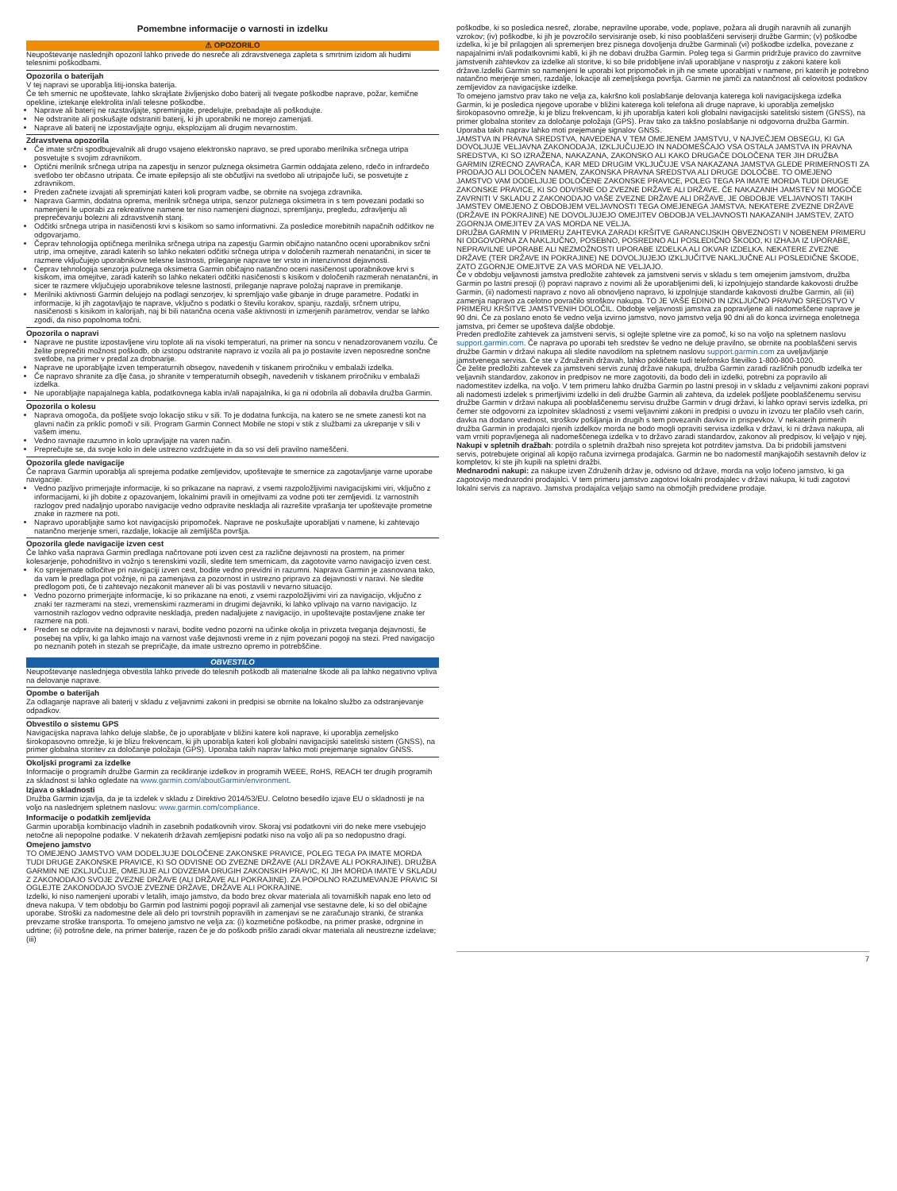Pomembne informacije o varnosti in izdelku
⚠ OPOZORILO
Neupoštevanje naslednjih opozoril lahko privede do nesreče ali zdravstvenega zapleta s smrtnim izidom ali hudimi telesnimi poškodbami.
Opozorila o baterijah
V tej napravi se uporablja litij-ionska baterija.
Če teh smernic ne upoštevate, lahko skrajšate življenjsko dobo baterij ali tvegate poškodbe naprave, požar, kemične opekline, iztekanje elektrolita in/ali telesne poškodbe.
Naprave ali baterij ne razstavljajte, spreminjajte, predelujte, prebadajte ali poškodujte.
Ne odstranite ali poskušajte odstraniti baterij, ki jih uporabniki ne morejo zamenjati.
Naprave ali baterij ne izpostavljajte ognju, eksplozijam ali drugim nevarnostim.
Zdravstvena opozorila
Če imate srčni spodbujevalnik ali drugo vsajeno elektronsko napravo, se pred uporabo merilnika srčnega utripa posvetujte s svojim zdravnikom.
Optični merilnik srčnega utripa na zapestju in senzor pulznega oksimetra Garmin oddajata zeleno, rdečo in infrardečo svetlobo ter občasno utripata. Če imate epilepsijo ali ste občutljivi na svetlobo ali utripajoče luči, se posvetujte z zdravnikom.
Preden začnete izvajati ali spreminjati kateri koli program vadbe, se obrnite na svojega zdravnika.
Naprava Garmin, dodatna oprema, merilnik srčnega utripa, senzor pulznega oksimetra in s tem povezani podatki so namenjeni le uporabi za rekreativne namene ter niso namenjeni diagnozi, spremljanju, pregledu, zdravljenju ali preprečevanju bolezni ali zdravstvenih stanj.
Odčitki srčnega utripa in nasičenosti krvi s kisikom so samo informativni. Za posledice morebitnih napačnih odčitkov ne odgovarjamo.
Čeprav tehnologija optičnega merilnika srčnega utripa na zapestju Garmin običajno natančno oceni uporabnikov srčni utrip, ima omejitve, zaradi katerih so lahko nekateri odčitki srčnega utripa v določenih razmerah nenatančni, in sicer te razmere vključujejo uporabnikove telesne lastnosti, prileganje naprave ter vrsto in intenzivnost dejavnosti.
Čeprav tehnologija senzorja pulznega oksimetra Garmin običajno natančno oceni nasičenost uporabnikove krvi s kisikom, ima omejitve, zaradi katerih so lahko nekateri odčitki nasičenosti s kisikom v določenih razmerah nenatančni, in sicer te razmere vključujejo uporabnikove telesne lastnosti, prileganje naprave položaj naprave in premikanje.
Merilniki aktivnosti Garmin delujejo na podlagi senzorjev, ki spremljajo vaše gibanje in druge parametre. Podatki in informacije, ki jih zagotavljajo te naprave, vključno s podatki o številu korakov, spanju, razdalji, srčnem utripu, nasičenosti s kisikom in kalorijah, naj bi bili natančna ocena vaše aktivnosti in izmerjenih parametrov, vendar se lahko zgodi, da niso popolnoma točni.
Opozorila o napravi
Naprave ne pustite izpostavljene viru toplote ali na visoki temperaturi, na primer na soncu v nenadzorovanem vozilu. Če želite preprečiti možnost poškodb, ob izstopu odstranite napravo iz vozila ali pa jo postavite izven neposredne sončne svetlobe, na primer v predal za drobnarije.
Naprave ne uporabljajte izven temperaturnih obsegov, navedenih v tiskanem priročniku v embalaži izdelka.
Če napravo shranite za dlje časa, jo shranite v temperaturnih obsegih, navedenih v tiskanem priročniku v embalaži izdelka.
Ne uporabljajte napajalnega kabla, podatkovnega kabla in/ali napajalnika, ki ga ni odobrila ali dobavila družba Garmin.
Opozorila o kolesu
Naprava omogoča, da pošljete svojo lokacijo stiku v sili. To je dodatna funkcija, na katero se ne smete zanesti kot na glavni način za priklic pomoči v sili. Program Garmin Connect Mobile ne stopi v stik z službami za ukrepanje v sili v vašem imenu.
Vedno ravnajte razumno in kolo upravljajte na varen način.
Preprečujte se, da svoje kolo in dele ustrezno vzdržujete in da so vsi deli pravilno nameščeni.
Opozorila glede navigacije
Če naprava Garmin uporablja ali sprejema podatke zemljevidov, upoštevajte te smernice za zagotavljanje varne uporabe navigacije.
Vedno pazljivo primerjajte informacije, ki so prikazane na napravi, z vsemi razpoložljivimi navigacijskimi viri, vključno z informacijami, ki jih dobite z opazovanjem, lokalnimi pravili in omejitvami za vodne poti ter zemljevidi. Iz varnostnih razlogov pred nadaljnjo uporabo navigacije vedno odpravite neskladja ali razrešite vprašanja ter upoštevajte prometne znake in razmere na poti.
Napravo uporabljajte samo kot navigacijski pripomoček. Naprave ne poskušajte uporabljati v namene, ki zahtevajo natančno merjenje smeri, razdalje, lokacije ali zemljišča površja.
Opozorila glede navigacije izven cest
Če lahko vaša naprava Garmin predlaga načrtovane poti izven cest za različne dejavnosti na prostem, na primer kolesarjenje, pohodništvo in vožnjo s terenskimi vozili, sledite tem smernicam, da zagotovite varno navigacijo izven cest.
Ko sprejemate odločitve pri navigaciji izven cest, bodite vedno previdni in razumni. Naprava Garmin je zasnovana tako, da vam le predlaga pot vožnje, ni pa zamenjava za pozornost in ustrezno pripravo za dejavnosti v naravi. Ne sledite predlogom poti, če ti zahtevajo nezakonit manever ali bi vas postavili v nevarno situacijo.
Vedno pozorno primerjajte informacije, ki so prikazane na enoti, z vsemi razpoložljivimi viri za navigacijo, vključno z znaki ter razmerami na stezi, vremenskimi razmerami in drugimi dejavniki, ki lahko vplivajo na varno navigacijo. Iz varnostnih razlogov vedno odpravite neskladja, preden nadaljujete z navigacijo, in upoštevajte postavljene znake ter razmere na poti.
Preden se odpravite na dejavnosti v naravi, bodite vedno pozorni na učinke okolja in privzeta tveganja dejavnosti, še posebej na vpliv, ki ga lahko imajo na varnost vaše dejavnosti vreme in z njim povezani pogoji na stezi. Pred navigacijo po neznanih poteh in stezah se prepričajte, da imate ustrezno opremo in potrebščine.
OBVESTILO
Neupoštevanje naslednjega obvestila lahko privede do telesnih poškodb ali materialne škode ali pa lahko negativno vpliva na delovanje naprave.
Opombe o baterijah
Za odlaganje naprave ali baterij v skladu z veljavnimi zakoni in predpisi se obrnite na lokalno službo za odstranjevanje odpadkov.
Obvestilo o sistemu GPS
Navigacijska naprava lahko deluje slabše, če jo uporabljate v bližini katere koli naprave, ki uporablja zemeljsko širokopasovno omrežje, ki je blizu frekvencam, ki jih uporablja kateri koli globalni navigacijski satelitski sistem (GNSS), na primer globalna storitev za določanje položaja (GPS). Uporaba takih naprav lahko moti prejemanje signalov GNSS.
Okoljski programi za izdelke
Informacije o programih družbe Garmin za recikliranje izdelkov in programih WEEE, RoHS, REACH ter drugih programih za skladnost si lahko ogledate na www.garmin.com/aboutGarmin/environment.
Izjava o skladnosti
Družba Garmin izjavlja, da je ta izdelek v skladu z Direktivo 2014/53/EU. Celotno besedilo izjave EU o skladnosti je na voljo na naslednjem spletnem naslovu: www.garmin.com/compliance.
Informacije o podatkih zemljevida
Garmin uporablja kombinacijo vladnih in zasebnih podatkovnih virov. Skoraj vsi podatkovni viri do neke mere vsebujejo netočne ali nepopolne podatke. V nekaterih državah zemljepisni podatki niso na voljo ali pa so nedopustno dragi.
Omejeno jamstvo
TO OMEJENO JAMSTVO VAM DODELJUJE DOLOČENE ZAKONSKE PRAVICE, POLEG TEGA PA IMATE MORDA TUDI DRUGE ZAKONSKE PRAVICE, KI SO ODVISNE OD ZVEZNE DRŽAVE (ALI DRŽAVE ALI POKRAJINE). DRUŽBA GARMIN NE IZKLJUČUJE, OMEJUJE ALI ODVZEMA DRUGIH ZAKONSKIH PRAVIC, KI JIH MORDA IMATE V SKLADU Z ZAKONODAJO SVOJE ZVEZNE DRŽAVE (ALI DRŽAVE ALI POKRAJINE). ZA POPOLNO RAZUMEVANJE PRAVIC SI OGLEJTE ZAKONODAJO SVOJE ZVEZNE DRŽAVE, DRŽAVE ALI POKRAJINE.
Izdelki, ki niso namenjeni uporabi v letalih, imajo jamstvo, da bodo brez okvar materiala ali tovarniških napak eno leto od dneva nakupa. V tem obdobju bo Garmin pod lastnimi pogoji popravil ali zamenjal vse sestavne dele, ki so del običajne uporabe. Stroški za nadomestne dele ali delo pri tovrstnih popravilih in zamenjavi se ne zaračunajo stranki, če stranka prevzame stroške transporta. To omejeno jamstvo ne velja za: (i) kozmetične poškodbe, na primer praske, odrgnine in udrtine; (ii) potrošne dele, na primer baterije, razen če je do poškodb prišlo zaradi okvar materiala ali neustrezne izdelave; (iii)
poškodbe, ki so posledica nesreč, zlorabe, nepravilne uporabe, vode, poplave, požara ali drugih naravnih ali zunanjih vzrokov; (iv) poškodbe, ki jih je povzročilo servisiranje oseb, ki niso pooblaščeni serviserji družbe Garmin; (v) poškodbe izdelka, ki je bil prilagojen ali spremenjen brez pisnega dovoljenja družbe Garminali (vi) poškodbe izdelka, povezane z napajalnimi in/ali podatkovnimi kabli, ki jih ne dobavi družba Garmin. Poleg tega si Garmin pridržuje pravico do zavrnitve jamstvenih zahtevkov za izdelke ali storitve, ki so bile pridobljene in/ali uporabljane v nasprotju z zakoni katere koli države.Izdelki Garmin so namenjeni le uporabi kot pripomoček in jih ne smete uporabljati v namene, pri katerih je potrebno natančno merjenje smeri, razdalje, lokacije ali zemeljskega površja. Garmin ne jamči za natančnost ali celovitost podatkov zemljevidov za navigacijske izdelke.
To omejeno jamstvo prav tako ne velja za, kakršno koli poslabšanje delovanja katerega koli navigacijskega izdelka Garmin, ki je posledica njegove uporabe v bližini katerega koli telefona ali druge naprave, ki uporablja zemeljsko širokopasovno omrežje, ki je blizu frekvencam, ki jih uporablja kateri koli globalni navigacijski satelitski sistem (GNSS), na primer globalna storitev za določanje položaja (GPS). Prav tako za takšno poslabšanje ni odgovorna družba Garmin. Uporaba takih naprav lahko moti prejemanje signalov GNSS.
JAMSTVA IN PRAVNA SREDSTVA, NAVEDENA V TEM OMEJENEM JAMSTVU, V NAJVEČJEM OBSEGU, KI GA DOVOLJUJE VELJAVNA ZAKONODAJA, IZKLJUČUJEJO IN NADOMEŠČAJO VSA OSTALA JAMSTVA IN PRAVNA SREDSTVA, KI SO IZRAŽENA, NAKAZANA, ZAKONSKO ALI KAKO DRUGAČE DOLOČENA TER JIH DRUŽBA GARMIN IZRECNO ZAVRAČA, KAR MED DRUGIM VKLJUČUJE VSA NAKAZANA JAMSTVA GLEDE PRIMERNOSTI ZA PRODAJO ALI DOLOČEN NAMEN, ZAKONSKA PRAVNA SREDSTVA ALI DRUGE DOLOČBE. TO OMEJENO JAMSTVO VAM DODELJUJE DOLOČENE ZAKONSKE PRAVICE, POLEG TEGA PA IMATE MORDA TUDI DRUGE ZAKONSKE PRAVICE, KI SO ODVISNE OD ZVEZNE DRŽAVE ALI DRŽAVE. ČE NAKAZANIH JAMSTEV NI MOGOČE ZAVRNITI V SKLADU Z ZAKONODAJO VAŠE ZVEZNE DRŽAVE ALI DRŽAVE, JE OBDOBJE VELJAVNOSTI TAKIH JAMSTEV OMEJENO Z OBDOBJEM VELJAVNOSTI TEGA OMEJENEGA JAMSTVA. NEKATERE ZVEZNE DRŽAVE (DRŽAVE IN POKRAJINE) NE DOVOLJUJEJO OMEJITEV OBDOBJA VELJAVNOSTI NAKAZANIH JAMSTEV, ZATO ZGORNJA OMEJITEV ZA VAS MORDA NE VELJA.
DRUŽBA GARMIN V PRIMERU ZAHTEVKA ZARADI KRŠITVE GARANCIJSKIH OBVEZNOSTI V NOBENEM PRIMERU NI ODGOVORNA ZA NAKLJUČNO, POSEBNO, POSREDNO ALI POSLEDIČNO ŠKODO, KI IZHAJA IZ UPORABE, NEPRAVILNE UPORABE ALI NEZMOŽNOSTI UPORABE IZDELKA ALI OKVAR IZDELKA. NEKATERE ZVEZNE DRŽAVE (TER DRŽAVE IN POKRAJINE) NE DOVOLJUJEJO IZKLJUČITVE NAKLJUČNE ALI POSLEDIČNE ŠKODE, ZATO ZGORNJE OMEJITVE ZA VAS MORDA NE VELJAJO.
Če v obdobju veljavnosti jamstva predložite zahtevek za jamstveni servis v skladu s tem omejenim jamstvom, družba Garmin po lastni presoji (i) popravi napravo z novimi ali že uporabljenimi deli, ki izpolnjujejo standarde kakovosti družbe Garmin, (ii) nadomesti napravo z novo ali obnovljeno napravo, ki izpolnjuje standarde kakovosti družbe Garmin, ali (iii) zamenja napravo za celotno povračilo stroškov nakupa. TO JE VAŠE EDINO IN IZKLJUČNO PRAVNO SREDSTVO V PRIMERU KRŠITVE JAMSTVENIH DOLOČIL. Obdobje veljavnosti jamstva za popravljene ali nadomeščene naprave je 90 dni. Če za poslano enoto še vedno velja izvirno jamstvo, novo jamstvo velja 90 dni ali do konca izvirnega enoletnega jamstva, pri čemer se upošteva daljše obdobje.
Preden predložite zahtevek za jamstveni servis, si oglejte spletne vire za pomoč, ki so na voljo na spletnem naslovu support.garmin.com. Če naprava po uporabi teh sredstev še vedno ne deluje pravilno, se obrnite na pooblaščeni servis družbe Garmin v državi nakupa ali sledite navodilom na spletnem naslovu support.garmin.com za uveljavljanje jamstvenega servisa. Če ste v Združenih državah, lahko pokličete tudi telefonsko številko 1-800-800-1020.
Če želite predložiti zahtevek za jamstveni servis zunaj države nakupa, družba Garmin zaradi različnih ponudb izdelka ter veljavnih standardov, zakonov in predpisov ne more zagotoviti, da bodo deli in izdelki, potrebni za popravilo ali nadomestitev izdelka, na voljo. V tem primeru lahko družba Garmin po lastni presoji in v skladu z veljavnimi zakoni popravi ali nadomesti izdelek s primerljivimi izdelki in deli družbe Garmin ali zahteva, da izdelek pošljete pooblaščenemu servisu družbe Garmin v državi nakupa ali pooblaščenemu servisu družbe Garmin v drugi državi, ki lahko opravi servis izdelka, pri čemer ste odgovorni za izpolnitev skladnosti z vsemi veljavnimi zakoni in predpisi o uvozu in izvozu ter plačilo vseh carin, davka na dodano vrednost, stroškov pošiljanja in drugih s tem povezanih davkov in prispevkov. V nekaterih primerih družba Garmin in prodajalci njenih izdelkov morda ne bodo mogli opraviti servisa izdelka v državi, ki ni država nakupa, ali vam vrniti popravljenega ali nadomeščenega izdelka v to državo zaradi standardov, zakonov ali predpisov, ki veljajo v njej.
Nakupi v spletnih dražbah: potrdila o spletnih dražbah niso sprejeta kot potrditev jamstva. Da bi pridobili jamstveni servis, potrebujete original ali kopijo računa izvirnega prodajalca. Garmin ne bo nadomestil manjkajočih sestavnih delov iz kompletov, ki ste jih kupili na spletni dražbi.
Mednarodni nakupi: za nakupe izven Združenih držav je, odvisno od države, morda na voljo ločeno jamstvo, ki ga zagotovijo mednarodni prodajalci. V tem primeru jamstvo zagotovi lokalni prodajalec v državi nakupa, ki tudi zagotovi lokalni servis za napravo. Jamstva prodajalca veljajo samo na območjih predvidene prodaje.
7